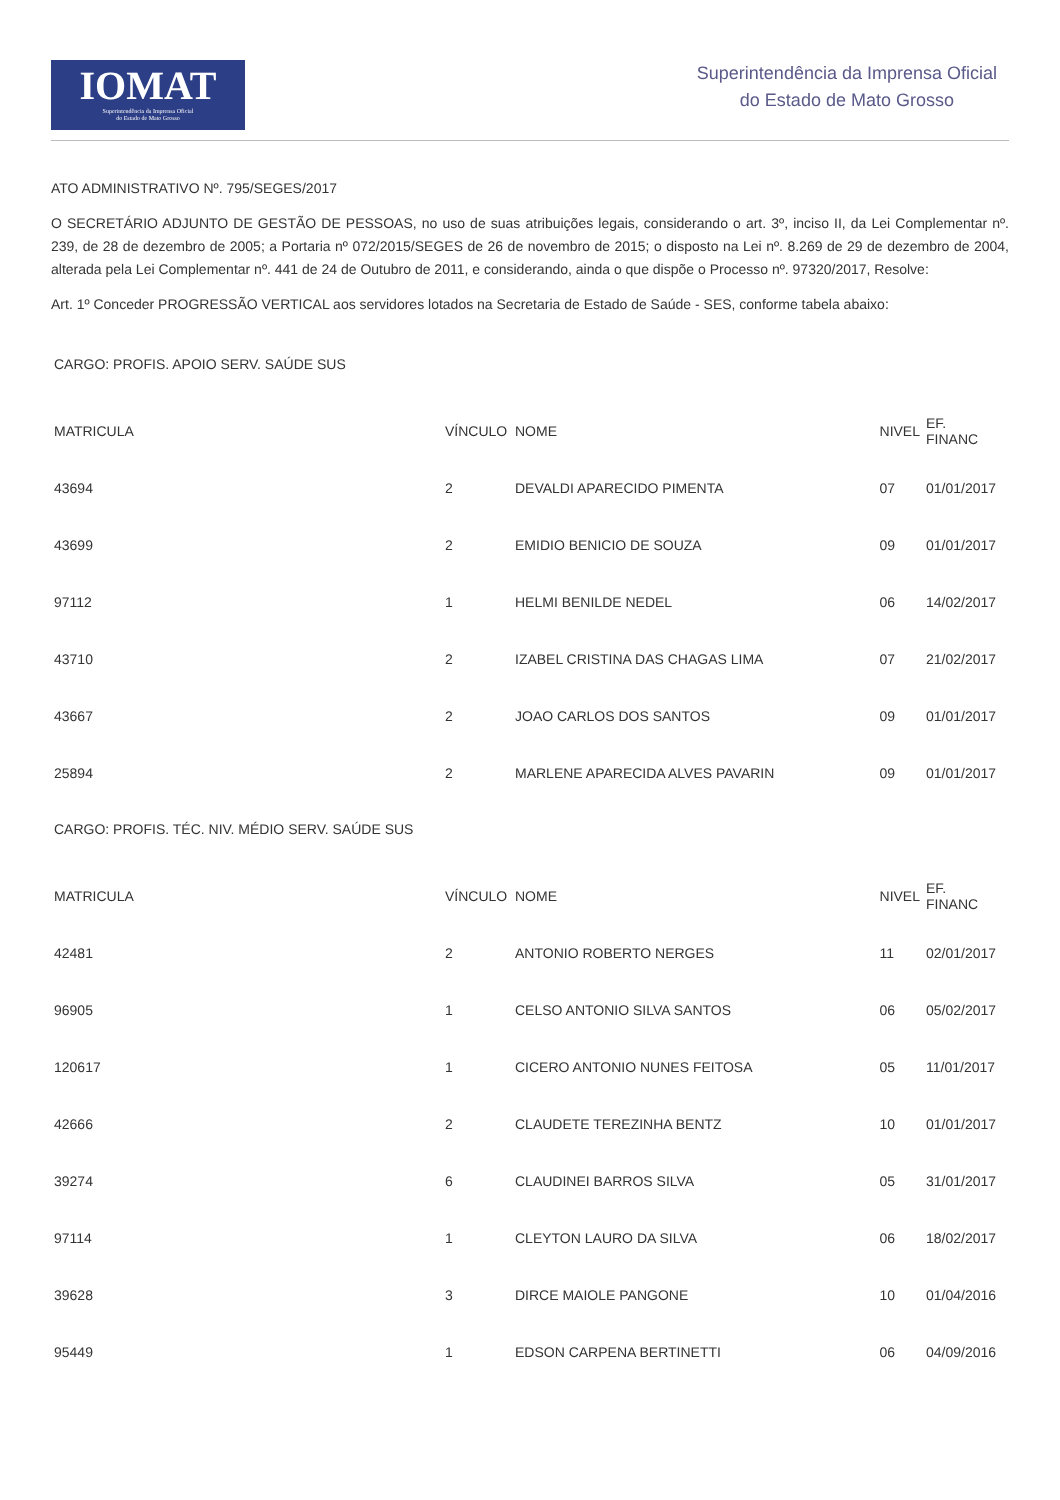IOMAT
Superintendência da Imprensa Oficial
do Estado de Mato Grosso
Superintendência da Imprensa Oficial
do Estado de Mato Grosso
ATO ADMINISTRATIVO Nº. 795/SEGES/2017
O SECRETÁRIO ADJUNTO DE GESTÃO DE PESSOAS, no uso de suas atribuições legais, considerando o art. 3º, inciso II, da Lei Complementar nº. 239, de 28 de dezembro de 2005; a Portaria nº 072/2015/SEGES de 26 de novembro de 2015; o disposto na Lei nº. 8.269 de 29 de dezembro de 2004, alterada pela Lei Complementar nº. 441 de 24 de Outubro de 2011, e considerando, ainda o que dispõe o Processo nº. 97320/2017, Resolve:
Art. 1º Conceder PROGRESSÃO VERTICAL aos servidores lotados na Secretaria de Estado de Saúde - SES, conforme tabela abaixo:
CARGO: PROFIS. APOIO SERV. SAÚDE SUS
| MATRICULA | VÍNCULO | NOME | NIVEL | EF. FINANC |
| 43694 | 2 | DEVALDI APARECIDO PIMENTA | 07 | 01/01/2017 |
| 43699 | 2 | EMIDIO BENICIO DE SOUZA | 09 | 01/01/2017 |
| 97112 | 1 | HELMI BENILDE NEDEL | 06 | 14/02/2017 |
| 43710 | 2 | IZABEL CRISTINA DAS CHAGAS LIMA | 07 | 21/02/2017 |
| 43667 | 2 | JOAO CARLOS DOS SANTOS | 09 | 01/01/2017 |
| 25894 | 2 | MARLENE APARECIDA ALVES PAVARIN | 09 | 01/01/2017 |
CARGO: PROFIS. TÉC. NIV. MÉDIO SERV. SAÚDE SUS
| MATRICULA | VÍNCULO | NOME | NIVEL | EF. FINANC |
| 42481 | 2 | ANTONIO ROBERTO NERGES | 11 | 02/01/2017 |
| 96905 | 1 | CELSO ANTONIO SILVA SANTOS | 06 | 05/02/2017 |
| 120617 | 1 | CICERO ANTONIO NUNES FEITOSA | 05 | 11/01/2017 |
| 42666 | 2 | CLAUDETE TEREZINHA BENTZ | 10 | 01/01/2017 |
| 39274 | 6 | CLAUDINEI BARROS SILVA | 05 | 31/01/2017 |
| 97114 | 1 | CLEYTON LAURO DA SILVA | 06 | 18/02/2017 |
| 39628 | 3 | DIRCE MAIOLE PANGONE | 10 | 01/04/2016 |
| 95449 | 1 | EDSON CARPENA BERTINETTI | 06 | 04/09/2016 |